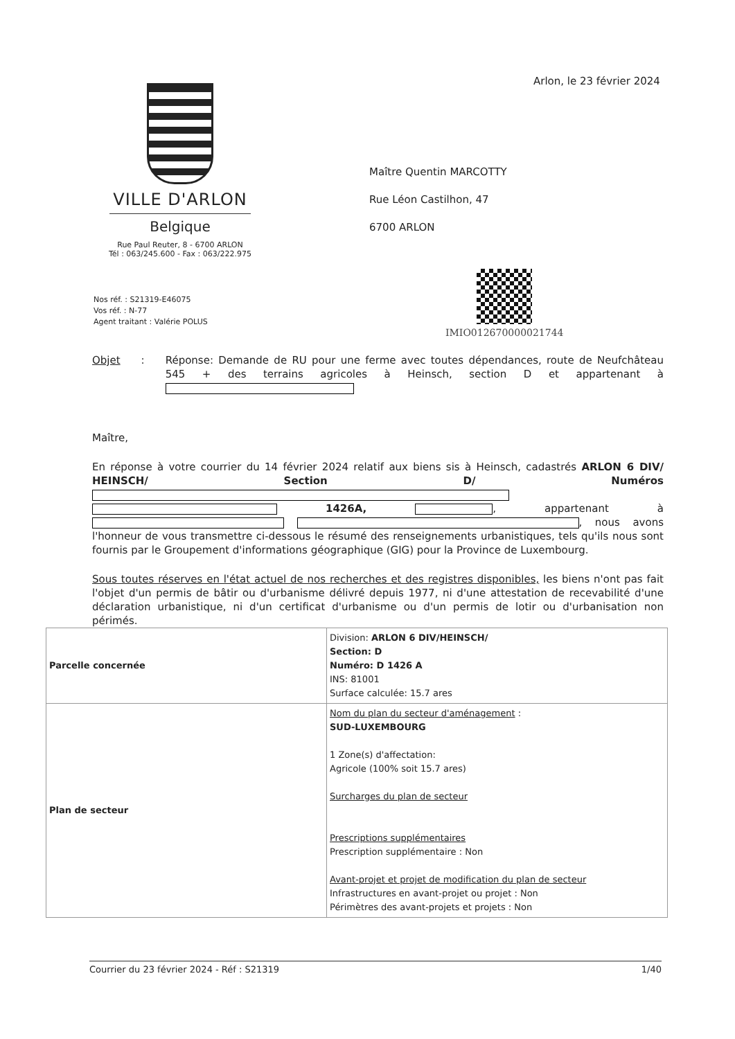Arlon, le 23 février 2024
VILLE D'ARLON
Belgique
Rue Paul Reuter, 8 - 6700 ARLON
Tél : 063/245.600 - Fax : 063/222.975
Maître Quentin MARCOTTY
Rue Léon Castilhon, 47
6700 ARLON
IMIO012670000021744
Nos réf. : S21319-E46075
Vos réf. : N-77
Agent traitant : Valérie POLUS
Objet : Réponse: Demande de RU pour une ferme avec toutes dépendances, route de Neufchâteau 545 + des terrains agricoles à Heinsch, section D et appartenant à
Maître,
En réponse à votre courrier du 14 février 2024 relatif aux biens sis à Heinsch, cadastrés ARLON 6 DIV/ HEINSCH/ Section D/ Numéros 1426A, , appartenant à , nous avons l'honneur de vous transmettre ci-dessous le résumé des renseignements urbanistiques, tels qu'ils nous sont fournis par le Groupement d'informations géographique (GIG) pour la Province de Luxembourg.
Sous toutes réserves en l'état actuel de nos recherches et des registres disponibles, les biens n'ont pas fait l'objet d'un permis de bâtir ou d'urbanisme délivré depuis 1977, ni d'une attestation de recevabilité d'une déclaration urbanistique, ni d'un certificat d'urbanisme ou d'un permis de lotir ou d'urbanisation non périmés.
| Parcelle concernée | Division: ARLON 6 DIV/HEINSCH/ Section: D Numéro: D 1426 A INS: 81001 Surface calculée: 15.7 ares |
| Plan de secteur | Nom du plan du secteur d'aménagement : SUD-LUXEMBOURG 1 Zone(s) d'affectation: Agricole (100% soit 15.7 ares) Surcharges du plan de secteur Prescriptions supplémentaires Prescription supplémentaire : Non Avant-projet et projet de modification du plan de secteur Infrastructures en avant-projet ou projet : Non Périmètres des avant-projets et projets : Non |
Courrier du 23 février 2024 - Réf : S21319 1/40